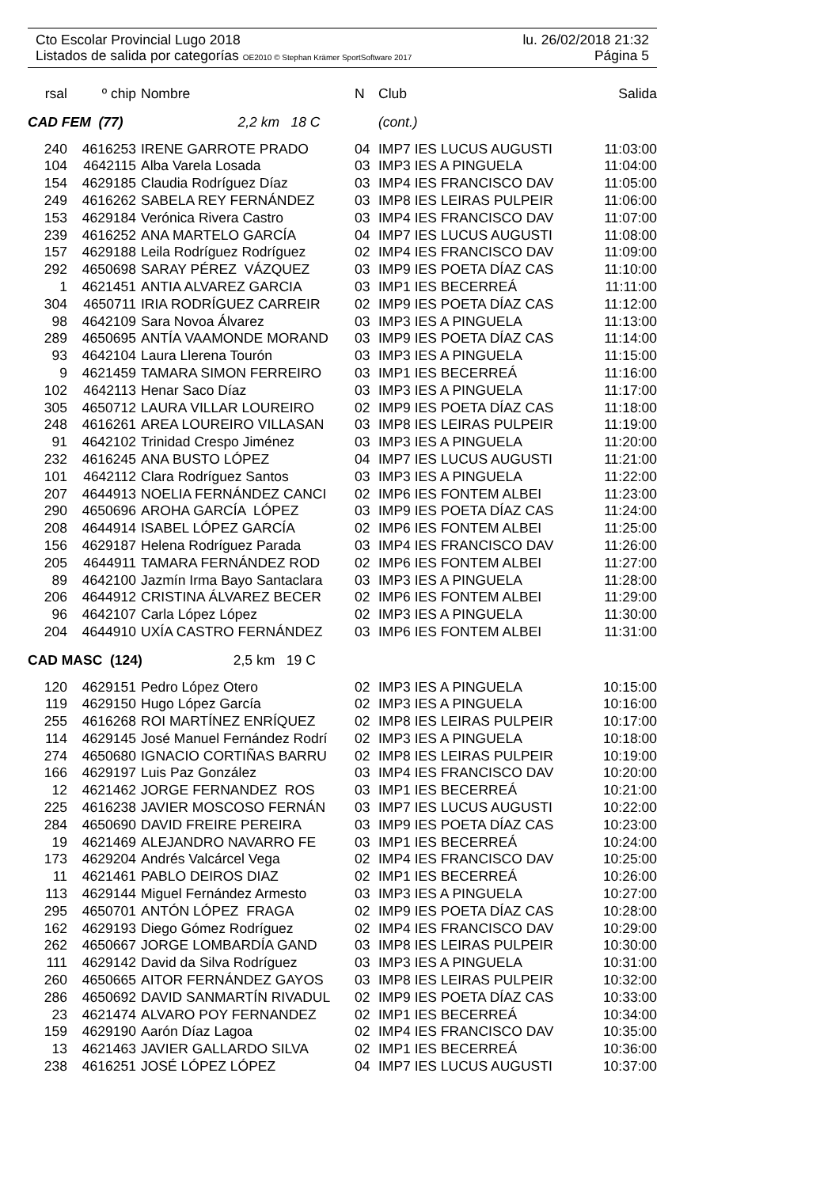Cto Escolar Provincial Lugo 2018 lu. 26/02/2018 21:32
Listados de salida por categorías OE2010 © Stephan Krämer SportSoftware 2017 Página 5
| rsal | º chip | Nombre | N | Club | Salida |
| --- | --- | --- | --- | --- | --- |
| CAD FEM (77) 2,2 km 18 C | | | (cont.) | | |
| 240 | 4616253 | IRENE GARROTE PRADO | 04 | IMP7 IES LUCUS AUGUSTI | 11:03:00 |
| 104 | 4642115 | Alba Varela Losada | 03 | IMP3 IES A PINGUELA | 11:04:00 |
| 154 | 4629185 | Claudia Rodríguez Díaz | 03 | IMP4 IES FRANCISCO DAV | 11:05:00 |
| 249 | 4616262 | SABELA REY FERNÁNDEZ | 03 | IMP8 IES LEIRAS PULPEIR | 11:06:00 |
| 153 | 4629184 | Verónica Rivera Castro | 03 | IMP4 IES FRANCISCO DAV | 11:07:00 |
| 239 | 4616252 | ANA MARTELO GARCÍA | 04 | IMP7 IES LUCUS AUGUSTI | 11:08:00 |
| 157 | 4629188 | Leila Rodríguez Rodríguez | 02 | IMP4 IES FRANCISCO DAV | 11:09:00 |
| 292 | 4650698 | SARAY PÉREZ VÁZQUEZ | 03 | IMP9 IES POETA DÍAZ CAS | 11:10:00 |
| 1 | 4621451 | ANTIA ALVAREZ GARCIA | 03 | IMP1 IES BECERREÁ | 11:11:00 |
| 304 | 4650711 | IRIA RODRÍGUEZ CARREIR | 02 | IMP9 IES POETA DÍAZ CAS | 11:12:00 |
| 98 | 4642109 | Sara Novoa Álvarez | 03 | IMP3 IES A PINGUELA | 11:13:00 |
| 289 | 4650695 | ANTÍA VAAMONDE MORAND | 03 | IMP9 IES POETA DÍAZ CAS | 11:14:00 |
| 93 | 4642104 | Laura Llerena Tourón | 03 | IMP3 IES A PINGUELA | 11:15:00 |
| 9 | 4621459 | TAMARA SIMON FERREIRO | 03 | IMP1 IES BECERREÁ | 11:16:00 |
| 102 | 4642113 | Henar Saco Díaz | 03 | IMP3 IES A PINGUELA | 11:17:00 |
| 305 | 4650712 | LAURA VILLAR LOUREIRO | 02 | IMP9 IES POETA DÍAZ CAS | 11:18:00 |
| 248 | 4616261 | AREA LOUREIRO VILLASAN | 03 | IMP8 IES LEIRAS PULPEIR | 11:19:00 |
| 91 | 4642102 | Trinidad Crespo Jiménez | 03 | IMP3 IES A PINGUELA | 11:20:00 |
| 232 | 4616245 | ANA BUSTO LÓPEZ | 04 | IMP7 IES LUCUS AUGUSTI | 11:21:00 |
| 101 | 4642112 | Clara Rodríguez Santos | 03 | IMP3 IES A PINGUELA | 11:22:00 |
| 207 | 4644913 | NOELIA FERNÁNDEZ CANCI | 02 | IMP6 IES FONTEM ALBEI | 11:23:00 |
| 290 | 4650696 | AROHA GARCÍA LÓPEZ | 03 | IMP9 IES POETA DÍAZ CAS | 11:24:00 |
| 208 | 4644914 | ISABEL LÓPEZ GARCÍA | 02 | IMP6 IES FONTEM ALBEI | 11:25:00 |
| 156 | 4629187 | Helena Rodríguez Parada | 03 | IMP4 IES FRANCISCO DAV | 11:26:00 |
| 205 | 4644911 | TAMARA FERNÁNDEZ ROD | 02 | IMP6 IES FONTEM ALBEI | 11:27:00 |
| 89 | 4642100 | Jazmín Irma Bayo Santaclara | 03 | IMP3 IES A PINGUELA | 11:28:00 |
| 206 | 4644912 | CRISTINA ÁLVAREZ BECER | 02 | IMP6 IES FONTEM ALBEI | 11:29:00 |
| 96 | 4642107 | Carla López López | 02 | IMP3 IES A PINGUELA | 11:30:00 |
| 204 | 4644910 | UXÍA CASTRO FERNÁNDEZ | 03 | IMP6 IES FONTEM ALBEI | 11:31:00 |
| CAD MASC (124) 2,5 km 19 C | | | | | |
| 120 | 4629151 | Pedro López Otero | 02 | IMP3 IES A PINGUELA | 10:15:00 |
| 119 | 4629150 | Hugo López García | 02 | IMP3 IES A PINGUELA | 10:16:00 |
| 255 | 4616268 | ROI MARTÍNEZ ENRÍQUEZ | 02 | IMP8 IES LEIRAS PULPEIR | 10:17:00 |
| 114 | 4629145 | José Manuel Fernández Rodrí | 02 | IMP3 IES A PINGUELA | 10:18:00 |
| 274 | 4650680 | IGNACIO CORTIÑAS BARRU | 02 | IMP8 IES LEIRAS PULPEIR | 10:19:00 |
| 166 | 4629197 | Luis Paz González | 03 | IMP4 IES FRANCISCO DAV | 10:20:00 |
| 12 | 4621462 | JORGE FERNANDEZ ROS | 03 | IMP1 IES BECERREÁ | 10:21:00 |
| 225 | 4616238 | JAVIER MOSCOSO FERNÁN | 03 | IMP7 IES LUCUS AUGUSTI | 10:22:00 |
| 284 | 4650690 | DAVID FREIRE PEREIRA | 03 | IMP9 IES POETA DÍAZ CAS | 10:23:00 |
| 19 | 4621469 | ALEJANDRO NAVARRO FE | 03 | IMP1 IES BECERREÁ | 10:24:00 |
| 173 | 4629204 | Andrés Valcárcel Vega | 02 | IMP4 IES FRANCISCO DAV | 10:25:00 |
| 11 | 4621461 | PABLO DEIROS DIAZ | 02 | IMP1 IES BECERREÁ | 10:26:00 |
| 113 | 4629144 | Miguel Fernández Armesto | 03 | IMP3 IES A PINGUELA | 10:27:00 |
| 295 | 4650701 | ANTÓN LÓPEZ FRAGA | 02 | IMP9 IES POETA DÍAZ CAS | 10:28:00 |
| 162 | 4629193 | Diego Gómez Rodríguez | 02 | IMP4 IES FRANCISCO DAV | 10:29:00 |
| 262 | 4650667 | JORGE LOMBARDÍA GAND | 03 | IMP8 IES LEIRAS PULPEIR | 10:30:00 |
| 111 | 4629142 | David da Silva Rodríguez | 03 | IMP3 IES A PINGUELA | 10:31:00 |
| 260 | 4650665 | AITOR FERNÁNDEZ GAYOS | 03 | IMP8 IES LEIRAS PULPEIR | 10:32:00 |
| 286 | 4650692 | DAVID SANMARTÍN RIVADUL | 02 | IMP9 IES POETA DÍAZ CAS | 10:33:00 |
| 23 | 4621474 | ALVARO POY FERNANDEZ | 02 | IMP1 IES BECERREÁ | 10:34:00 |
| 159 | 4629190 | Aarón Díaz Lagoa | 02 | IMP4 IES FRANCISCO DAV | 10:35:00 |
| 13 | 4621463 | JAVIER GALLARDO SILVA | 02 | IMP1 IES BECERREÁ | 10:36:00 |
| 238 | 4616251 | JOSÉ LÓPEZ LÓPEZ | 04 | IMP7 IES LUCUS AUGUSTI | 10:37:00 |